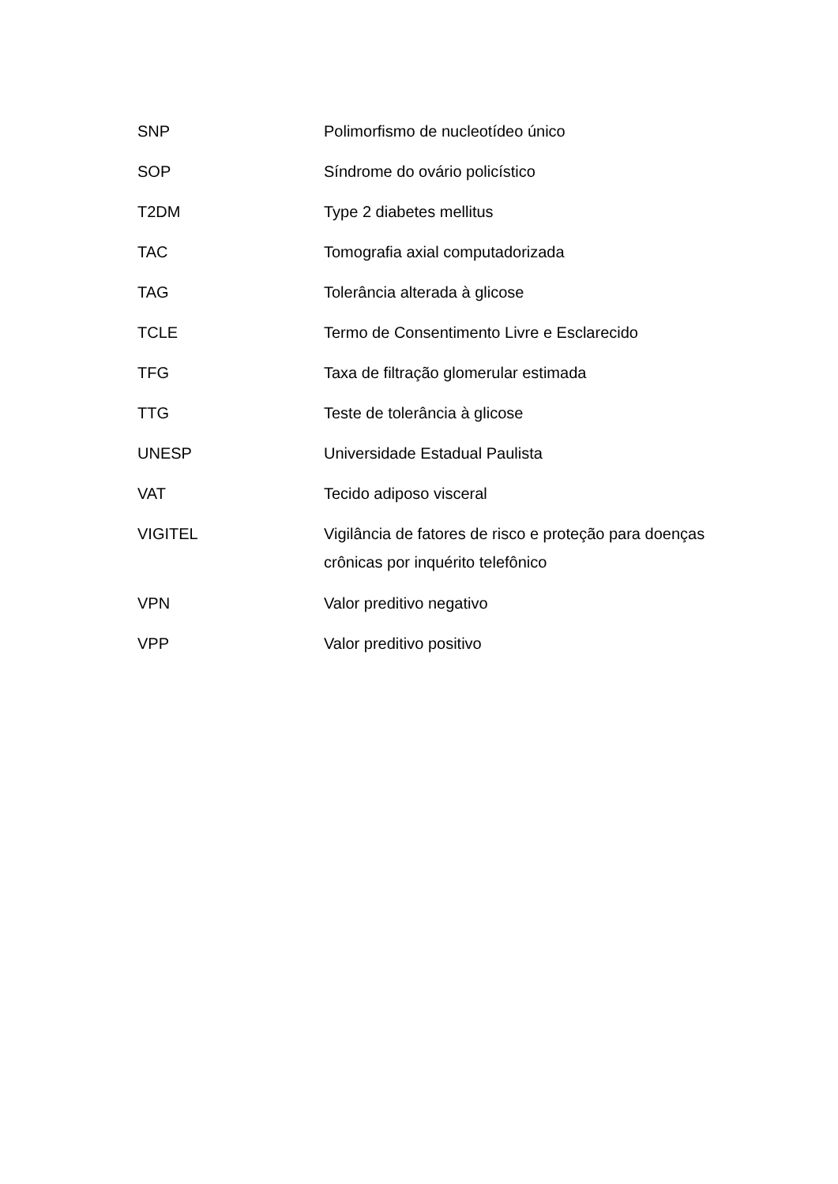| SNP | Polimorfismo de nucleotídeo único |
| SOP | Síndrome do ovário policístico |
| T2DM | Type 2 diabetes mellitus |
| TAC | Tomografia axial computadorizada |
| TAG | Tolerância alterada à glicose |
| TCLE | Termo de Consentimento Livre e Esclarecido |
| TFG | Taxa de filtração glomerular estimada |
| TTG | Teste de tolerância à glicose |
| UNESP | Universidade Estadual Paulista |
| VAT | Tecido adiposo visceral |
| VIGITEL | Vigilância de fatores de risco e proteção para doenças crônicas por inquérito telefônico |
| VPN | Valor preditivo negativo |
| VPP | Valor preditivo positivo |